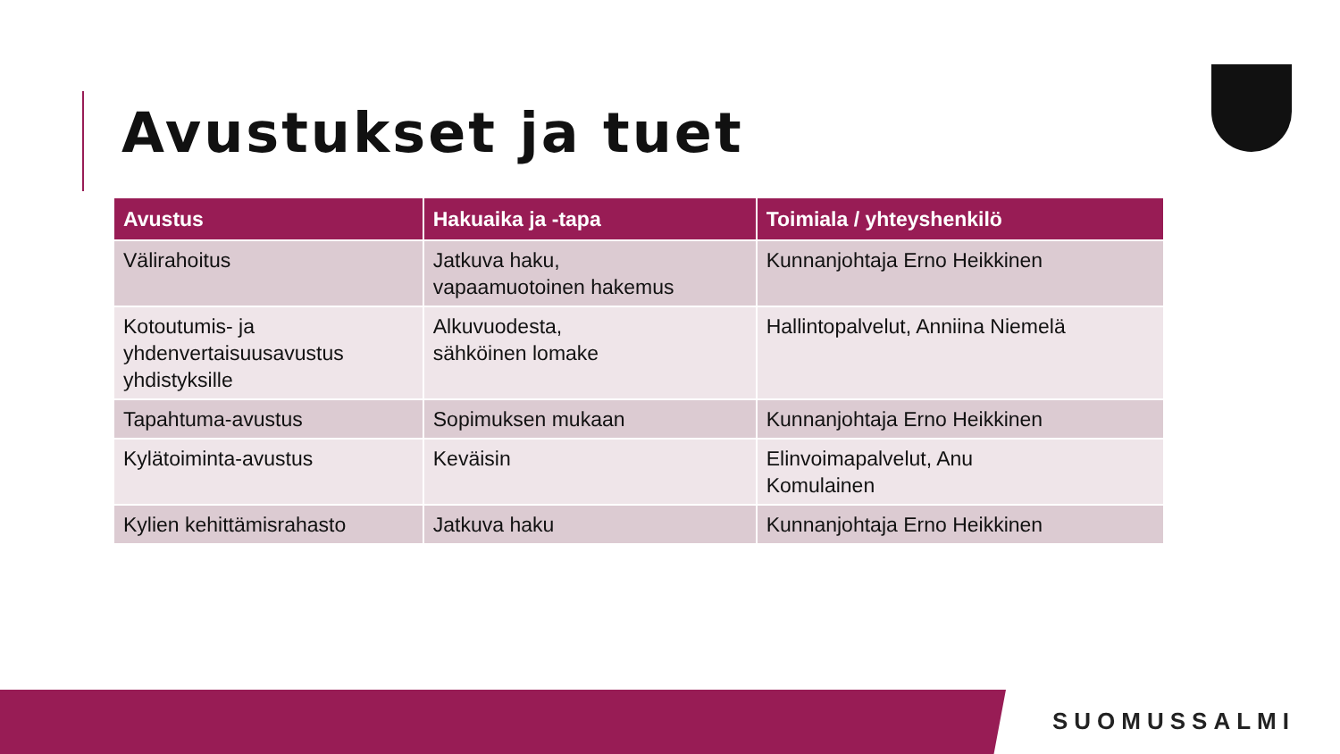Avustukset ja tuet
| Avustus | Hakuaika ja -tapa | Toimiala / yhteyshenkilö |
| --- | --- | --- |
| Välirahoitus | Jatkuva haku, vapaamuotoinen hakemus | Kunnanjohtaja Erno Heikkinen |
| Kotoutumis- ja yhdenvertaisuusavustus yhdistyksille | Alkuvuodesta, sähköinen lomake | Hallintopalvelut, Anniina Niemelä |
| Tapahtuma-avustus | Sopimuksen mukaan | Kunnanjohtaja Erno Heikkinen |
| Kylätoiminta-avustus | Keväisin | Elinvoimapalvelut, Anu Komulainen |
| Kylien kehittämisrahasto | Jatkuva haku | Kunnanjohtaja Erno Heikkinen |
SUOMUSSALMI